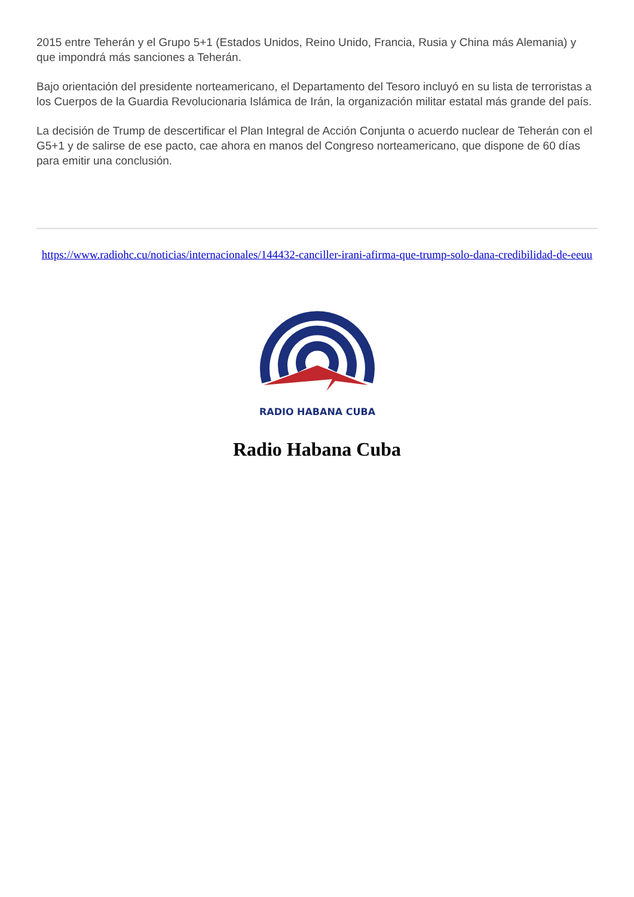2015 entre Teherán y el Grupo 5+1 (Estados Unidos, Reino Unido, Francia, Rusia y China más Alemania) y que impondrá más sanciones a Teherán.
Bajo orientación del presidente norteamericano, el Departamento del Tesoro incluyó en su lista de terroristas a los Cuerpos de la Guardia Revolucionaria Islámica de Irán, la organización militar estatal más grande del país.
La decisión de Trump de descertificar el Plan Integral de Acción Conjunta o acuerdo nuclear de Teherán con el G5+1 y de salirse de ese pacto, cae ahora en manos del Congreso norteamericano, que dispone de 60 días para emitir una conclusión.
https://www.radiohc.cu/noticias/internacionales/144432-canciller-irani-afirma-que-trump-solo-dana-credibilidad-de-eeuu
RADIO HABANA CUBA
Radio Habana Cuba